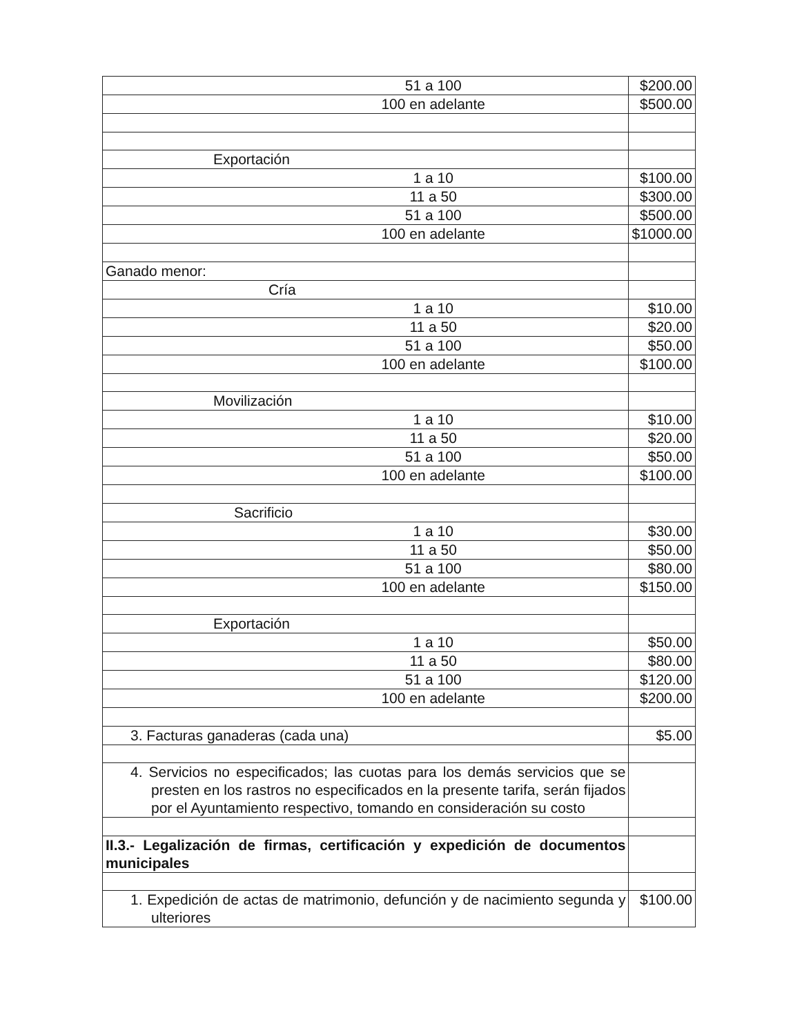| 51 a 100 | $200.00 |
| 100 en adelante | $500.00 |
| Exportación | |
| 1 a 10 | $100.00 |
| 11 a 50 | $300.00 |
| 51 a 100 | $500.00 |
| 100 en adelante | $1000.00 |
| Ganado menor: | |
| Cría | |
| 1 a 10 | $10.00 |
| 11 a 50 | $20.00 |
| 51 a 100 | $50.00 |
| 100 en adelante | $100.00 |
| Movilización | |
| 1 a 10 | $10.00 |
| 11 a 50 | $20.00 |
| 51 a 100 | $50.00 |
| 100 en adelante | $100.00 |
| Sacrificio | |
| 1 a 10 | $30.00 |
| 11 a 50 | $50.00 |
| 51 a 100 | $80.00 |
| 100 en adelante | $150.00 |
| Exportación | |
| 1 a 10 | $50.00 |
| 11 a 50 | $80.00 |
| 51 a 100 | $120.00 |
| 100 en adelante | $200.00 |
| 3. Facturas ganaderas (cada una) | $5.00 |
| 4. Servicios no especificados; las cuotas para los demás servicios que se presten en los rastros no especificados en la presente tarifa, serán fijados por el Ayuntamiento respectivo, tomando en consideración su costo | |
| II.3.- Legalización de firmas, certificación y expedición de documentos municipales | |
| 1. Expedición de actas de matrimonio, defunción y de nacimiento segunda y ulteriores | $100.00 |